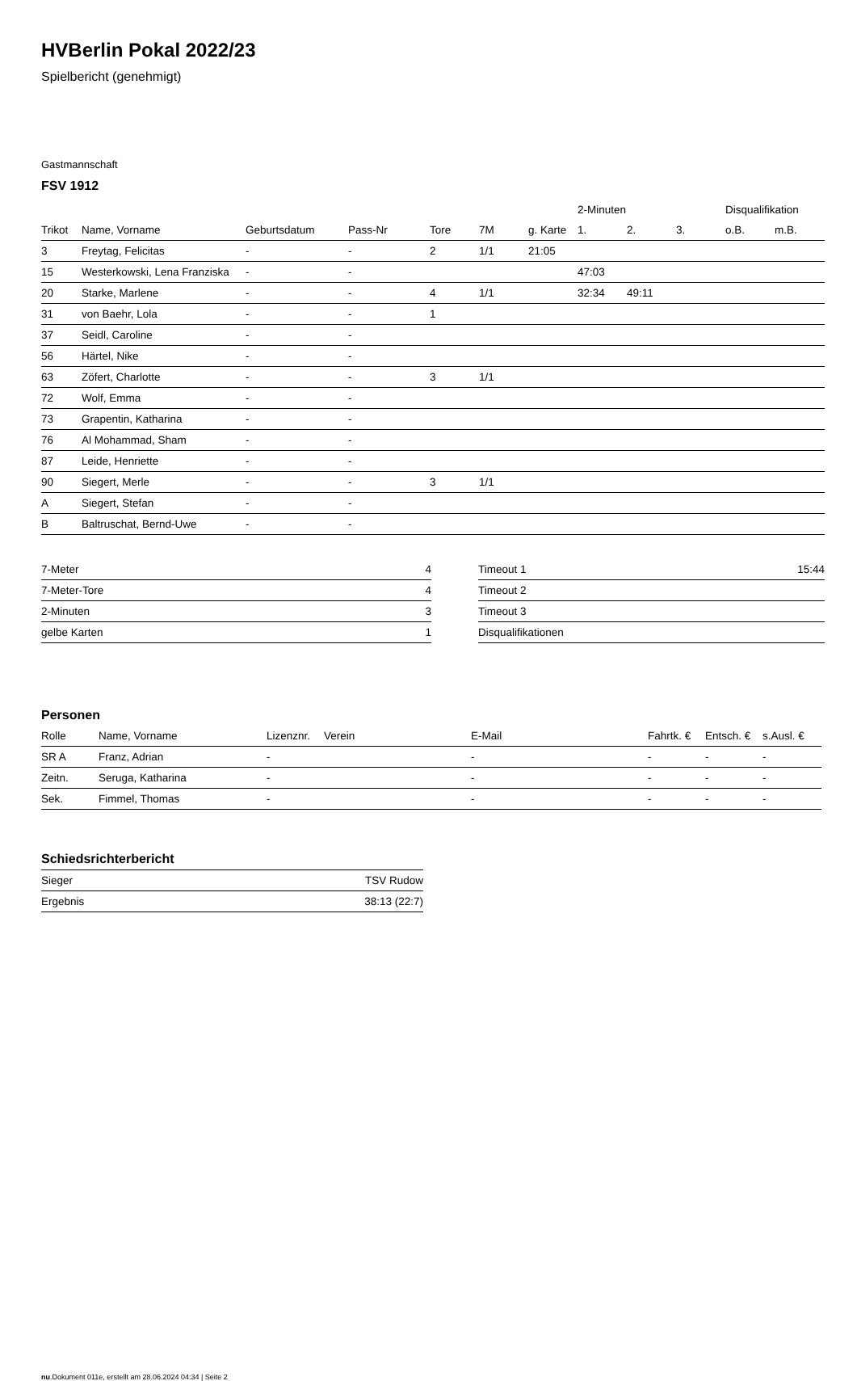HVBerlin Pokal 2022/23
Spielbericht (genehmigt)
Gastmannschaft
FSV 1912
| | | | | | | | 2-Minuten | | | Disqualifikation | |
| --- | --- | --- | --- | --- | --- | --- | --- | --- | --- | --- | --- |
| Trikot | Name, Vorname | Geburtsdatum | Pass-Nr | Tore | 7M | g. Karte | 1. | 2. | 3. | o.B. | m.B. |
| 3 | Freytag, Felicitas | - | - | 2 | 1/1 | 21:05 | | | | | |
| 15 | Westerkowski, Lena Franziska | - | - | | | | 47:03 | | | | |
| 20 | Starke, Marlene | - | - | 4 | 1/1 | | 32:34 | 49:11 | | | |
| 31 | von Baehr, Lola | - | - | 1 | | | | | | | |
| 37 | Seidl, Caroline | - | - | | | | | | | | |
| 56 | Härtel, Nike | - | - | | | | | | | | |
| 63 | Zöfert, Charlotte | - | - | 3 | 1/1 | | | | | | |
| 72 | Wolf, Emma | - | - | | | | | | | | |
| 73 | Grapentin, Katharina | - | - | | | | | | | | |
| 76 | Al Mohammad, Sham | - | - | | | | | | | | |
| 87 | Leide, Henriette | - | - | | | | | | | | |
| 90 | Siegert, Merle | - | - | 3 | 1/1 | | | | | | |
| A | Siegert, Stefan | - | - | | | | | | | | |
| B | Baltruschat, Bernd-Uwe | - | - | | | | | | | | |
| 7-Meter | 4 |
| 7-Meter-Tore | 4 |
| 2-Minuten | 3 |
| gelbe Karten | 1 |
| Timeout 1 | 15:44 |
| Timeout 2 | |
| Timeout 3 | |
| Disqualifikationen | |
Personen
| Rolle | Name, Vorname | Lizenznr. | Verein | E-Mail | Fahrtk. € | Entsch. € | s.Ausl. € |
| --- | --- | --- | --- | --- | --- | --- | --- |
| SR A | Franz, Adrian | - | | - | - | - | - |
| Zeitn. | Seruga, Katharina | - | | - | - | - | - |
| Sek. | Fimmel, Thomas | - | | - | - | - | - |
Schiedsrichterbericht
| Sieger | TSV Rudow |
| Ergebnis | 38:13 (22:7) |
nu.Dokument 011e, erstellt am 28.06.2024 04:34 | Seite 2